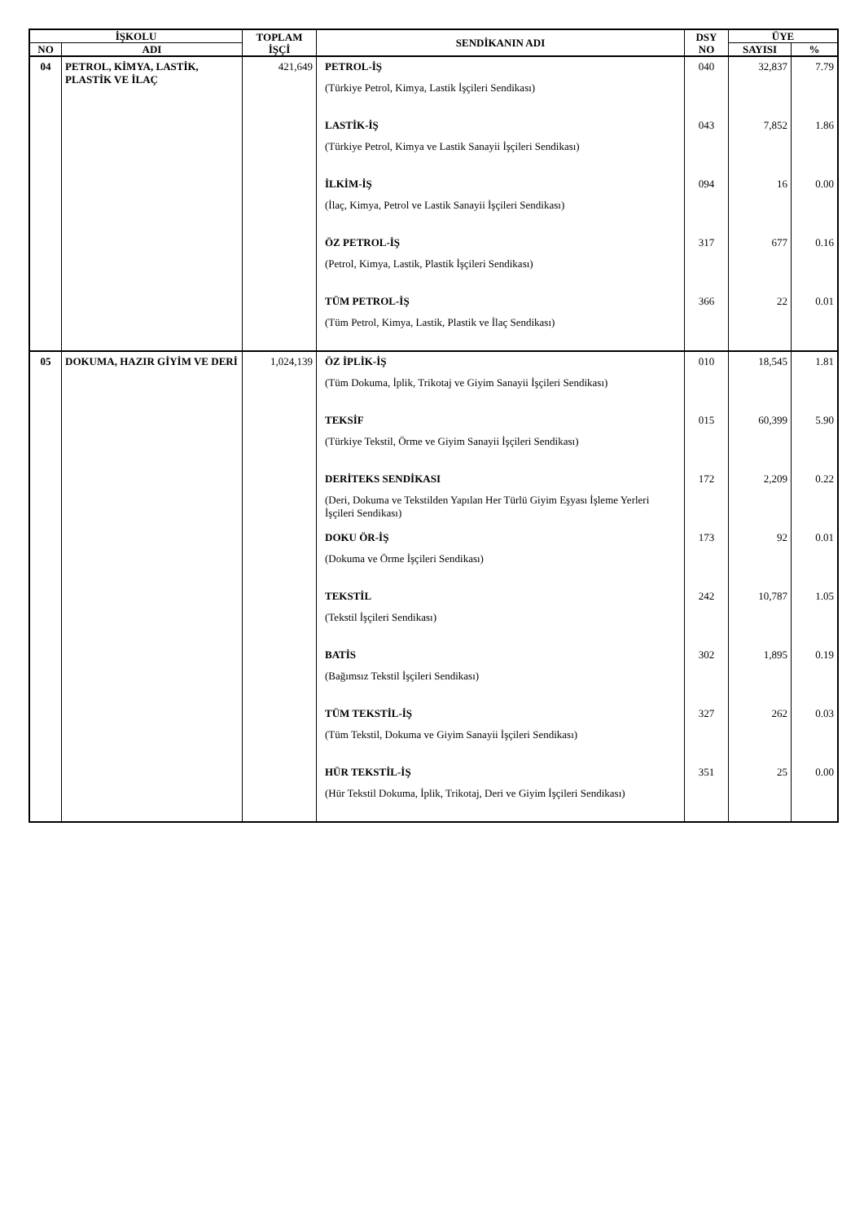| İŞKOLU | | TOPLAM İŞÇİ | SENDİKANIN ADI | DSY NO | ÜYE | |
| --- | --- | --- | --- | --- | --- | --- |
| NO | ADI | | | | SAYISI | % |
| 04 | PETROL, KİMYA, LASTİK, PLASTİK VE İLAÇ | 421,649 | PETROL-İŞ (Türkiye Petrol, Kimya, Lastik İşçileri Sendikası) | 040 | 32,837 | 7.79 |
| | | | LASTİK-İŞ (Türkiye Petrol, Kimya ve Lastik Sanayii İşçileri Sendikası) | 043 | 7,852 | 1.86 |
| | | | İLKİM-İŞ (İlaç, Kimya, Petrol ve Lastik Sanayii İşçileri Sendikası) | 094 | 16 | 0.00 |
| | | | ÖZ PETROL-İŞ (Petrol, Kimya, Lastik, Plastik İşçileri Sendikası) | 317 | 677 | 0.16 |
| | | | TÜM PETROL-İŞ (Tüm Petrol, Kimya, Lastik, Plastik ve İlaç Sendikası) | 366 | 22 | 0.01 |
| 05 | DOKUMA, HAZIR GİYİM VE DERİ | 1,024,139 | ÖZ İPLİK-İŞ (Tüm Dokuma, İplik, Trikotaj ve Giyim Sanayii İşçileri Sendikası) | 010 | 18,545 | 1.81 |
| | | | TEKSİF (Türkiye Tekstil, Örme ve Giyim Sanayii İşçileri Sendikası) | 015 | 60,399 | 5.90 |
| | | | DERİTEKS SENDİKASI (Deri, Dokuma ve Tekstilden Yapılan Her Türlü Giyim Eşyası İşleme Yerleri İşçileri Sendikası) | 172 | 2,209 | 0.22 |
| | | | DOKU ÖR-İŞ (Dokuma ve Örme İşçileri Sendikası) | 173 | 92 | 0.01 |
| | | | TEKSTİL (Tekstil İşçileri Sendikası) | 242 | 10,787 | 1.05 |
| | | | BATİS (Bağımsız Tekstil İşçileri Sendikası) | 302 | 1,895 | 0.19 |
| | | | TÜM TEKSTİL-İŞ (Tüm Tekstil, Dokuma ve Giyim Sanayii İşçileri Sendikası) | 327 | 262 | 0.03 |
| | | | HÜR TEKSTİL-İŞ (Hür Tekstil Dokuma, İplik, Trikotaj, Deri ve Giyim İşçileri Sendikası) | 351 | 25 | 0.00 |